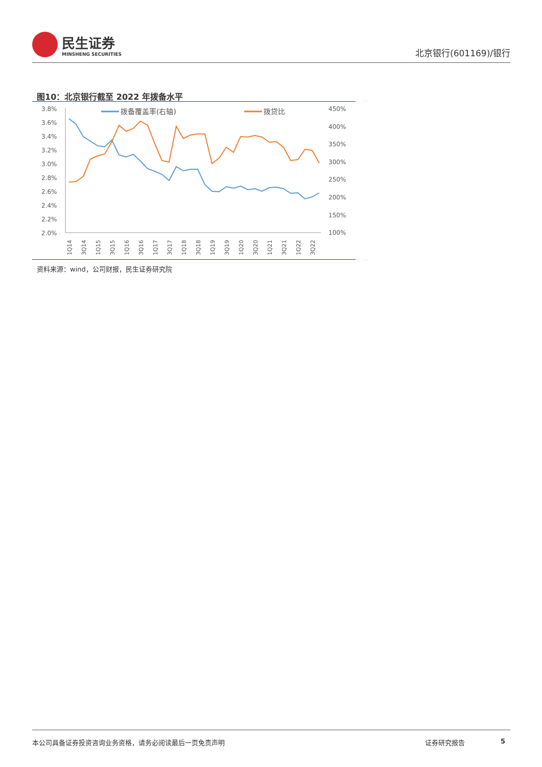民生证券
MINSHENG SECURITIES
北京银行(601169)/银行
图10：北京银行截至 2022 年拨备水平
3.8%
3.6%
3.4%
3.2%
3.0%
2.8%
2.6%
2.4%
2.2%
2.0%
450%
400%
350%
300%
250%
200%
150%
100%
拨备覆盖率(右轴)
拨贷比
1Q14
3Q14
1Q15
3Q15
1Q16
3Q16
1Q17
3Q17
1Q18
3Q18
1Q19
3Q19
1Q20
3Q20
1Q21
3Q21
1Q22
3Q22
资料来源：wind，公司财报，民生证券研究院
本公司具备证券投资咨询业务资格，请务必阅读最后一页免责声明 证券研究报告 5